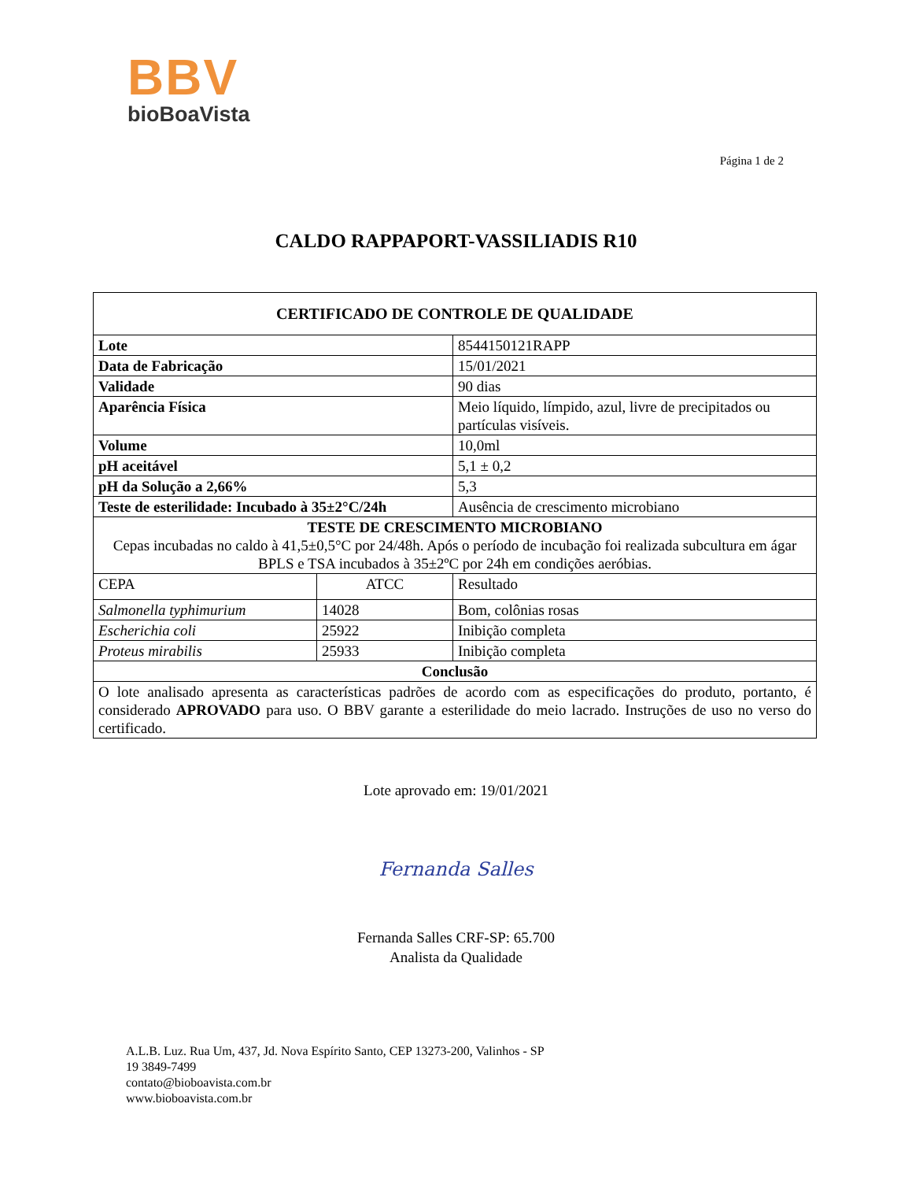BBV
bioBoaVista
Página 1 de 2
CALDO RAPPAPORT-VASSILIADIS R10
| CERTIFICADO DE CONTROLE DE QUALIDADE | | |
| --- | --- | --- |
| Lote | | 8544150121RAPP |
| Data de Fabricação | | 15/01/2021 |
| Validade | | 90 dias |
| Aparência Física | | Meio líquido, límpido, azul, livre de precipitados ou partículas visíveis. |
| Volume | | 10,0ml |
| pH aceitável | | 5,1 ± 0,2 |
| pH da Solução a 2,66% | | 5,3 |
| Teste de esterilidade: Incubado à 35±2°C/24h | | Ausência de crescimento microbiano |
| TESTE DE CRESCIMENTO MICROBIANO Cepas incubadas no caldo à 41,5±0,5°C por 24/48h. Após o período de incubação foi realizada subcultura em ágar BPLS e TSA incubados à 35±2ºC por 24h em condições aeróbias. | | |
| CEPA | ATCC | Resultado |
| Salmonella typhimurium | 14028 | Bom, colônias rosas |
| Escherichia coli | 25922 | Inibição completa |
| Proteus mirabilis | 25933 | Inibição completa |
| Conclusão | | |
| O lote analisado apresenta as características padrões de acordo com as especificações do produto, portanto, é considerado APROVADO para uso. O BBV garante a esterilidade do meio lacrado. Instruções de uso no verso do certificado. | | |
Lote aprovado em: 19/01/2021
Fernanda Salles
Fernanda Salles CRF-SP: 65.700
Analista da Qualidade
A.L.B. Luz. Rua Um, 437, Jd. Nova Espírito Santo, CEP 13273-200, Valinhos - SP
19 3849-7499
contato@bioboavista.com.br
www.bioboavista.com.br